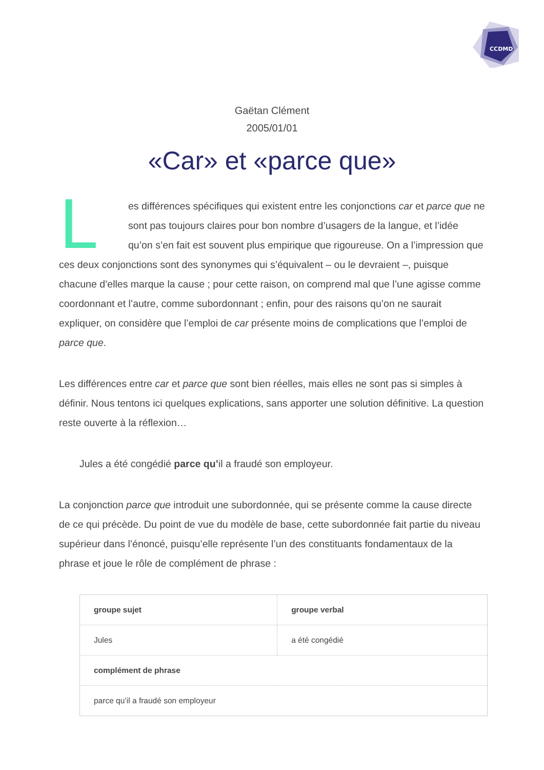CCDMD
Gaëtan Clément
2005/01/01
«Car» et «parce que»
Les différences spécifiques qui existent entre les conjonctions car et parce que ne sont pas toujours claires pour bon nombre d’usagers de la langue, et l’idée qu’on s’en fait est souvent plus empirique que rigoureuse. On a l’impression que ces deux conjonctions sont des synonymes qui s’équivalent – ou le devraient –, puisque chacune d’elles marque la cause ; pour cette raison, on comprend mal que l’une agisse comme coordonnant et l’autre, comme subordonnant ; enfin, pour des raisons qu’on ne saurait expliquer, on considère que l’emploi de car présente moins de complications que l’emploi de parce que.
Les différences entre car et parce que sont bien réelles, mais elles ne sont pas si simples à définir. Nous tentons ici quelques explications, sans apporter une solution définitive. La question reste ouverte à la réflexion…
Jules a été congédié parce qu’il a fraudé son employeur.
La conjonction parce que introduit une subordonnée, qui se présente comme la cause directe de ce qui précède. Du point de vue du modèle de base, cette subordonnée fait partie du niveau supérieur dans l’énoncé, puisqu’elle représente l’un des constituants fondamentaux de la phrase et joue le rôle de complément de phrase :
| groupe sujet | groupe verbal |
| --- | --- |
| Jules | a été congédié |
| complément de phrase | |
| parce qu’il a fraudé son employeur | |